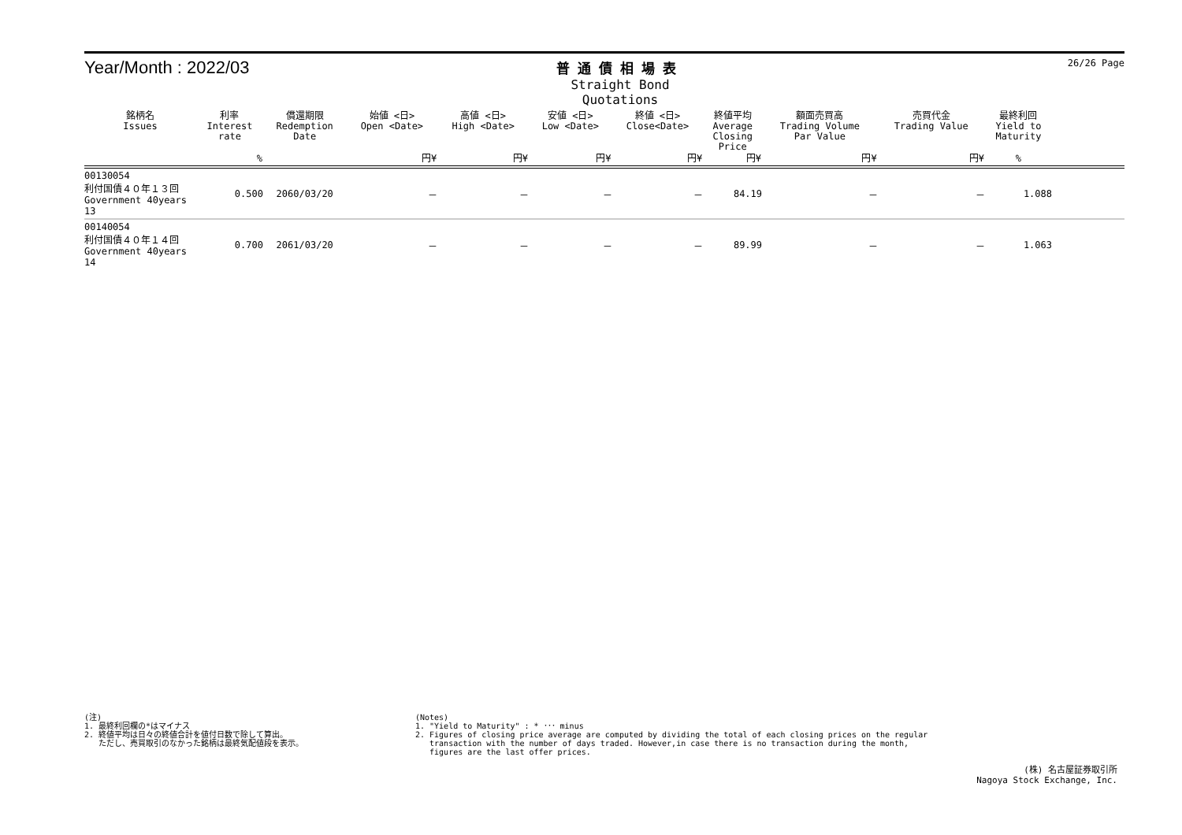Year/Month : 2022/03
普通債相場表
Straight Bond Quotations
26/26 Page
| 銘柄名 Issues | 利率 Interest rate | 償還期限 Redemption Date | 始値 <日> Open <Date> | 高値 <日> High <Date> | 安値 <日> Low <Date> | 終値 <日> Close<Date> | 終値平均 Average Closing Price | 額面売買高 Trading Volume Par Value | 売買代金 Trading Value | 最終利回 Yield to Maturity | |
| --- | --- | --- | --- | --- | --- | --- | --- | --- | --- | --- | --- |
| | % | | 円¥ | 円¥ | 円¥ | 円¥ | 円¥ | 円¥ | 円¥ | % | |
| 00130054 利付国債４０年１３回 Government 40years 13 | 0.500 | 2060/03/20 | － | － | － | － | 84.19 | － | － | 1.088 | |
| 00140054 利付国債４０年１４回 Government 40years 14 | 0.700 | 2061/03/20 | － | － | － | － | 89.99 | － | － | 1.063 | |
(注)
1. 最終利回欄の*はマイナス
2. 終値平均は日々の終値合計を値付日数で除して算出。
ただし、売買取引のなかった銘柄は最終気配値段を表示。
(Notes)
1. "Yield to Maturity" : * ･･･ minus
2. Figures of closing price average are computed by dividing the total of each closing prices on the regular
transaction with the number of days traded. However,in case there is no transaction during the month,
figures are the last offer prices.
(株) 名古屋証券取引所
Nagoya Stock Exchange, Inc.